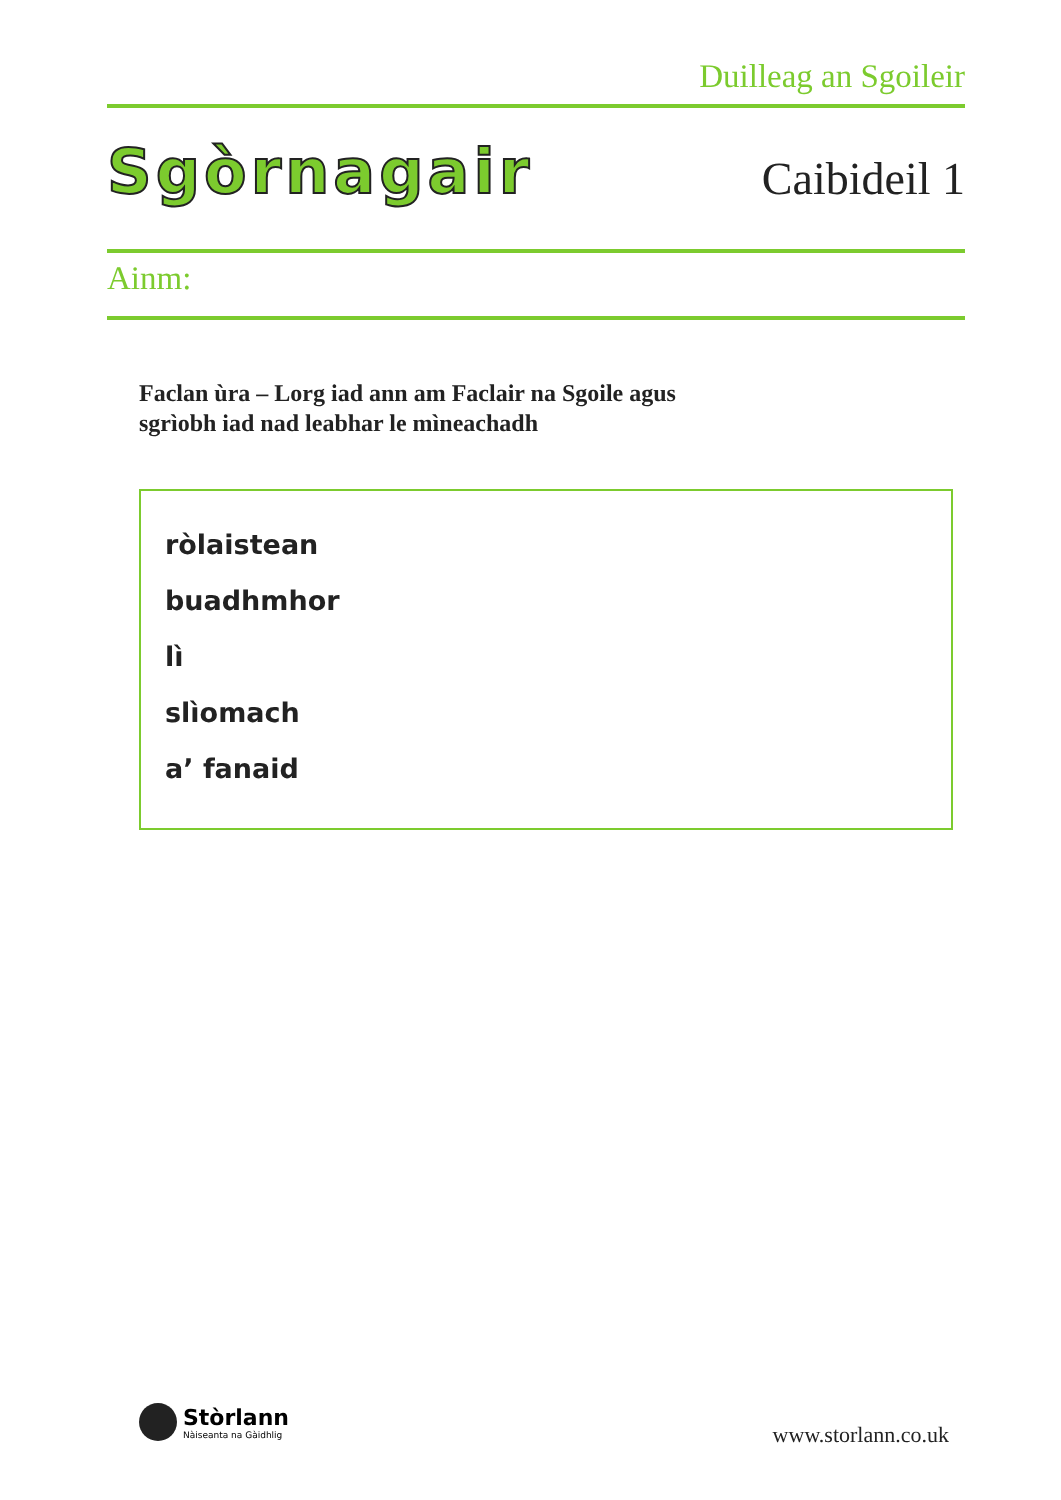Duilleag an Sgoileir
Sgòrnagair Caibideil 1
Ainm:
Faclan ùra – Lorg iad ann am Faclair na Sgoile agus
sgrìobh iad nad leabhar le mìneachadh
ròlaistean
buadhmhor
lì
slìomach
a’ fanaid
Stòrlann
Nàiseanta na Gàidhlig
www.storlann.co.uk